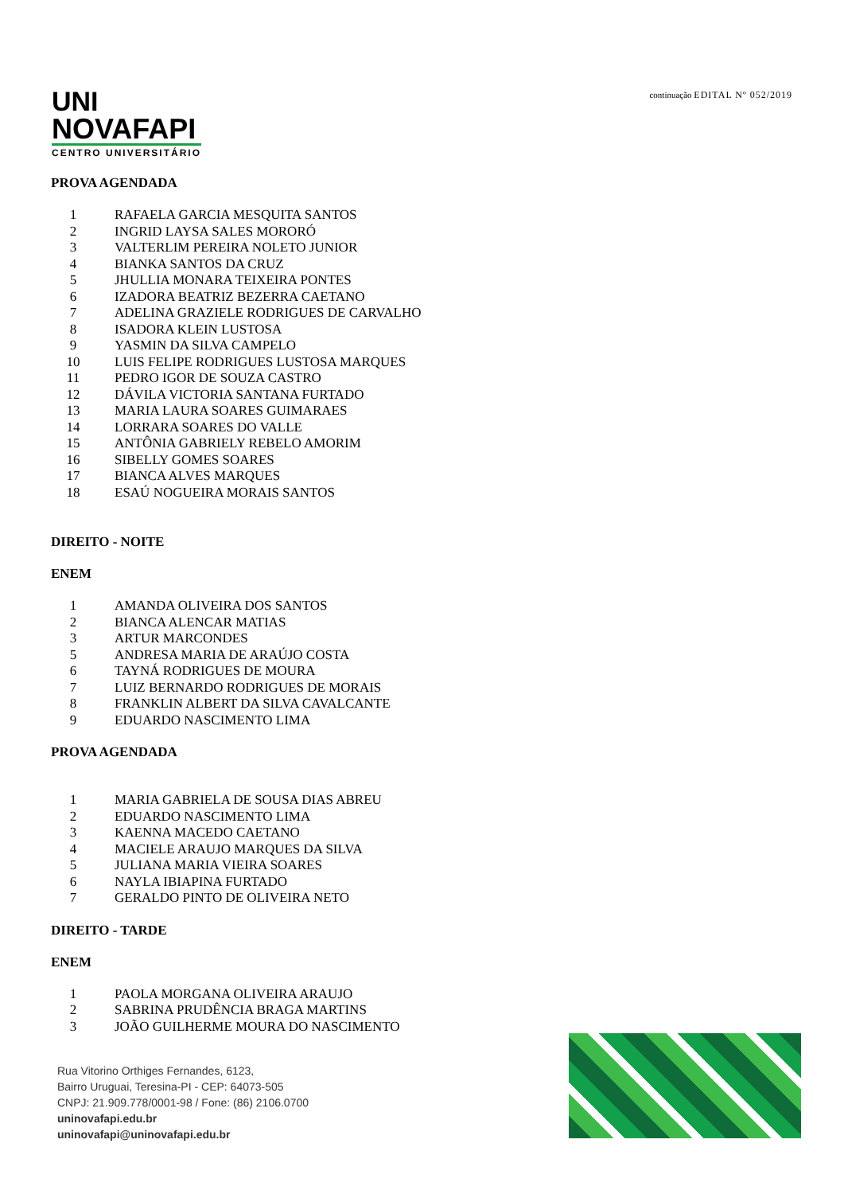UNI
NOVAFAPI
CENTRO UNIVERSITÁRIO
continuação EDITAL Nº 052/2019
PROVA AGENDADA
1 RAFAELA GARCIA MESQUITA SANTOS
2 INGRID LAYSA SALES MORORÓ
3 VALTERLIM PEREIRA NOLETO JUNIOR
4 BIANKA SANTOS DA CRUZ
5 JHULLIA MONARA TEIXEIRA PONTES
6 IZADORA BEATRIZ BEZERRA CAETANO
7 ADELINA GRAZIELE RODRIGUES DE CARVALHO
8 ISADORA KLEIN LUSTOSA
9 YASMIN DA SILVA CAMPELO
10 LUIS FELIPE RODRIGUES LUSTOSA MARQUES
11 PEDRO IGOR DE SOUZA CASTRO
12 DÁVILA VICTORIA SANTANA FURTADO
13 MARIA LAURA SOARES GUIMARAES
14 LORRARA SOARES DO VALLE
15 ANTÔNIA GABRIELY REBELO AMORIM
16 SIBELLY GOMES SOARES
17 BIANCA ALVES MARQUES
18 ESAÚ NOGUEIRA MORAIS SANTOS
DIREITO - NOITE
ENEM
1 AMANDA OLIVEIRA DOS SANTOS
2 BIANCA ALENCAR MATIAS
3 ARTUR MARCONDES
5 ANDRESA MARIA DE ARAÚJO COSTA
6 TAYNÁ RODRIGUES DE MOURA
7 LUIZ BERNARDO RODRIGUES DE MORAIS
8 FRANKLIN ALBERT DA SILVA CAVALCANTE
9 EDUARDO NASCIMENTO LIMA
PROVA AGENDADA
1 MARIA GABRIELA DE SOUSA DIAS ABREU
2 EDUARDO NASCIMENTO LIMA
3 KAENNA MACEDO CAETANO
4 MACIELE ARAUJO MARQUES DA SILVA
5 JULIANA MARIA VIEIRA SOARES
6 NAYLA IBIAPINA FURTADO
7 GERALDO PINTO DE OLIVEIRA NETO
DIREITO - TARDE
ENEM
1 PAOLA MORGANA OLIVEIRA ARAUJO
2 SABRINA PRUDÊNCIA BRAGA MARTINS
3 JOÃO GUILHERME MOURA DO NASCIMENTO
Rua Vitorino Orthiges Fernandes, 6123,
Bairro Uruguai, Teresina-PI - CEP: 64073-505
CNPJ: 21.909.778/0001-98 / Fone: (86) 2106.0700
uninovafapi.edu.br
uninovafapi@uninovafapi.edu.br